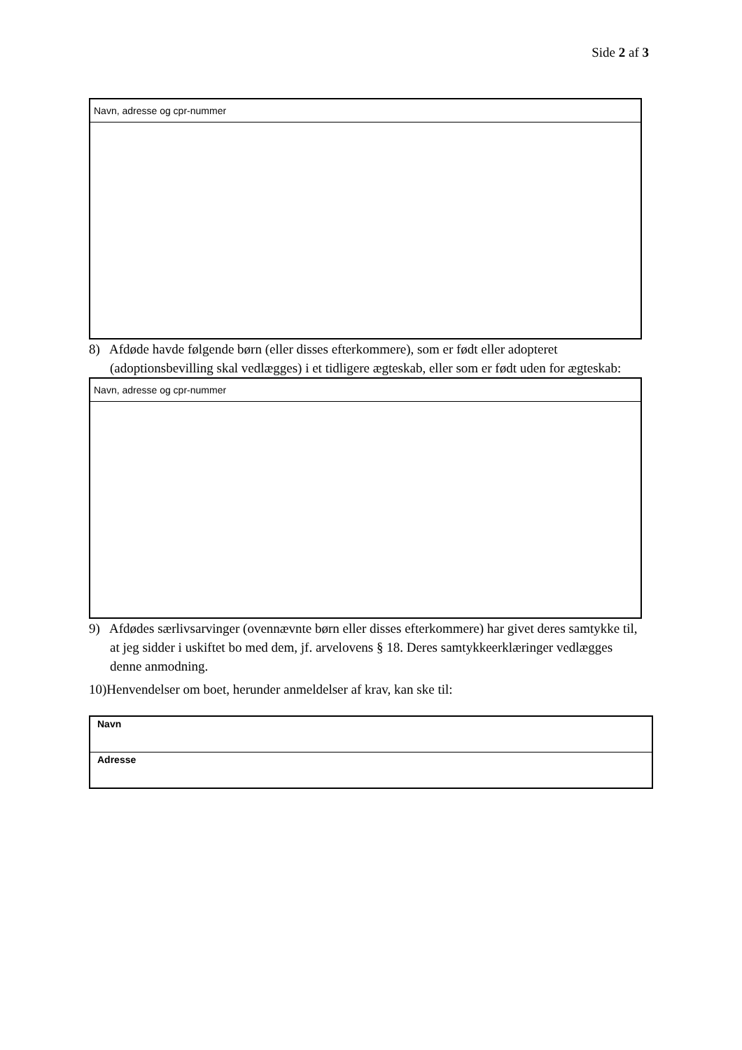Side 2 af 3
| Navn, adresse og cpr-nummer |
8) Afdøde havde følgende børn (eller disses efterkommere), som er født eller adopteret (adoptionsbevilling skal vedlægges) i et tidligere ægteskab, eller som er født uden for ægteskab:
| Navn, adresse og cpr-nummer |
9) Afdødes særlivsarvinger (ovennævnte børn eller disses efterkommere) har givet deres samtykke til, at jeg sidder i uskiftet bo med dem, jf. arvelovens § 18. Deres samtykkeerklæringer vedlægges denne anmodning.
10)Henvendelser om boet, herunder anmeldelser af krav, kan ske til:
| Navn |
| Adresse |